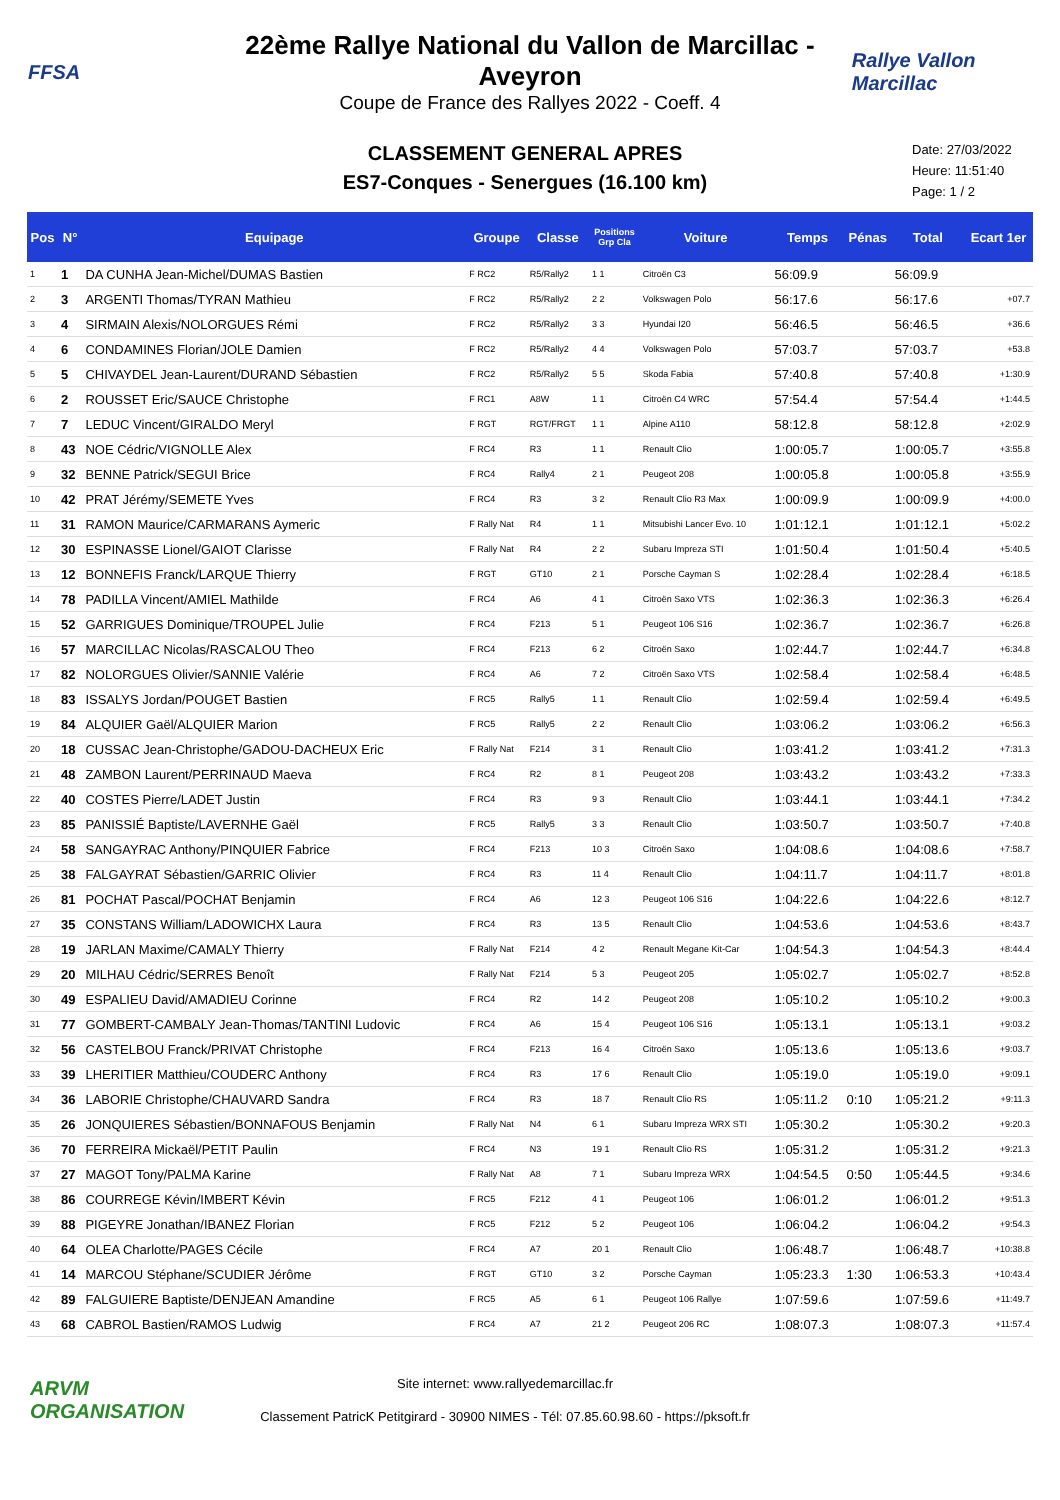FFSA
22ème Rallye National du Vallon de Marcillac - Aveyron
Coupe de France des Rallyes 2022 - Coeff. 4
Rallye Vallon Marcillac
CLASSEMENT GENERAL APRES
ES7-Conques - Senergues (16.100 km)
Date: 27/03/2022
Heure: 11:51:40
Page: 1 / 2
| Pos | N° | Equipage | Groupe | Classe | Positions Grp Cla | Voiture | Temps | Pénas | Total | Ecart 1er |
| --- | --- | --- | --- | --- | --- | --- | --- | --- | --- | --- |
| 1 | 1 | DA CUNHA Jean-Michel/DUMAS Bastien | F RC2 | R5/Rally2 | 1 1 | Citroën C3 | 56:09.9 | | 56:09.9 | |
| 2 | 3 | ARGENTI Thomas/TYRAN Mathieu | F RC2 | R5/Rally2 | 2 2 | Volkswagen Polo | 56:17.6 | | 56:17.6 | +07.7 |
| 3 | 4 | SIRMAIN Alexis/NOLORGUES Rémi | F RC2 | R5/Rally2 | 3 3 | Hyundai I20 | 56:46.5 | | 56:46.5 | +36.6 |
| 4 | 6 | CONDAMINES Florian/JOLE Damien | F RC2 | R5/Rally2 | 4 4 | Volkswagen Polo | 57:03.7 | | 57:03.7 | +53.8 |
| 5 | 5 | CHIVAYDEL Jean-Laurent/DURAND Sébastien | F RC2 | R5/Rally2 | 5 5 | Skoda Fabia | 57:40.8 | | 57:40.8 | +1:30.9 |
| 6 | 2 | ROUSSET Eric/SAUCE Christophe | F RC1 | A8W | 1 1 | Citroën C4 WRC | 57:54.4 | | 57:54.4 | +1:44.5 |
| 7 | 7 | LEDUC Vincent/GIRALDO Meryl | F RGT | RGT/FRGT | 1 1 | Alpine A110 | 58:12.8 | | 58:12.8 | +2:02.9 |
| 8 | 43 | NOE Cédric/VIGNOLLE Alex | F RC4 | R3 | 1 1 | Renault Clio | 1:00:05.7 | | 1:00:05.7 | +3:55.8 |
| 9 | 32 | BENNE Patrick/SEGUI Brice | F RC4 | Rally4 | 2 1 | Peugeot 208 | 1:00:05.8 | | 1:00:05.8 | +3:55.9 |
| 10 | 42 | PRAT Jérémy/SEMETE Yves | F RC4 | R3 | 3 2 | Renault Clio R3 Max | 1:00:09.9 | | 1:00:09.9 | +4:00.0 |
| 11 | 31 | RAMON Maurice/CARMARANS Aymeric | F Rally Nat | R4 | 1 1 | Mitsubishi Lancer Evo. 10 | 1:01:12.1 | | 1:01:12.1 | +5:02.2 |
| 12 | 30 | ESPINASSE Lionel/GAIOT Clarisse | F Rally Nat | R4 | 2 2 | Subaru Impreza STI | 1:01:50.4 | | 1:01:50.4 | +5:40.5 |
| 13 | 12 | BONNEFIS Franck/LARQUE Thierry | F RGT | GT10 | 2 1 | Porsche Cayman S | 1:02:28.4 | | 1:02:28.4 | +6:18.5 |
| 14 | 78 | PADILLA Vincent/AMIEL Mathilde | F RC4 | A6 | 4 1 | Citroën Saxo VTS | 1:02:36.3 | | 1:02:36.3 | +6:26.4 |
| 15 | 52 | GARRIGUES Dominique/TROUPEL Julie | F RC4 | F213 | 5 1 | Peugeot 106 S16 | 1:02:36.7 | | 1:02:36.7 | +6:26.8 |
| 16 | 57 | MARCILLAC Nicolas/RASCALOU Theo | F RC4 | F213 | 6 2 | Citroën Saxo | 1:02:44.7 | | 1:02:44.7 | +6:34.8 |
| 17 | 82 | NOLORGUES Olivier/SANNIE Valérie | F RC4 | A6 | 7 2 | Citroën Saxo VTS | 1:02:58.4 | | 1:02:58.4 | +6:48.5 |
| 18 | 83 | ISSALYS Jordan/POUGET Bastien | F RC5 | Rally5 | 1 1 | Renault Clio | 1:02:59.4 | | 1:02:59.4 | +6:49.5 |
| 19 | 84 | ALQUIER Gaël/ALQUIER Marion | F RC5 | Rally5 | 2 2 | Renault Clio | 1:03:06.2 | | 1:03:06.2 | +6:56.3 |
| 20 | 18 | CUSSAC Jean-Christophe/GADOU-DACHEUX Eric | F Rally Nat | F214 | 3 1 | Renault Clio | 1:03:41.2 | | 1:03:41.2 | +7:31.3 |
| 21 | 48 | ZAMBON Laurent/PERRINAUD Maeva | F RC4 | R2 | 8 1 | Peugeot 208 | 1:03:43.2 | | 1:03:43.2 | +7:33.3 |
| 22 | 40 | COSTES Pierre/LADET Justin | F RC4 | R3 | 9 3 | Renault Clio | 1:03:44.1 | | 1:03:44.1 | +7:34.2 |
| 23 | 85 | PANISSIÉ Baptiste/LAVERNHE Gaël | F RC5 | Rally5 | 3 3 | Renault Clio | 1:03:50.7 | | 1:03:50.7 | +7:40.8 |
| 24 | 58 | SANGAYRAC Anthony/PINQUIER Fabrice | F RC4 | F213 | 10 3 | Citroën Saxo | 1:04:08.6 | | 1:04:08.6 | +7:58.7 |
| 25 | 38 | FALGAYRAT Sébastien/GARRIC Olivier | F RC4 | R3 | 11 4 | Renault Clio | 1:04:11.7 | | 1:04:11.7 | +8:01.8 |
| 26 | 81 | POCHAT Pascal/POCHAT Benjamin | F RC4 | A6 | 12 3 | Peugeot 106 S16 | 1:04:22.6 | | 1:04:22.6 | +8:12.7 |
| 27 | 35 | CONSTANS William/LADOWICHX Laura | F RC4 | R3 | 13 5 | Renault Clio | 1:04:53.6 | | 1:04:53.6 | +8:43.7 |
| 28 | 19 | JARLAN Maxime/CAMALY Thierry | F Rally Nat | F214 | 4 2 | Renault Megane Kit-Car | 1:04:54.3 | | 1:04:54.3 | +8:44.4 |
| 29 | 20 | MILHAU Cédric/SERRES Benoît | F Rally Nat | F214 | 5 3 | Peugeot 205 | 1:05:02.7 | | 1:05:02.7 | +8:52.8 |
| 30 | 49 | ESPALIEU David/AMADIEU Corinne | F RC4 | R2 | 14 2 | Peugeot 208 | 1:05:10.2 | | 1:05:10.2 | +9:00.3 |
| 31 | 77 | GOMBERT-CAMBALY Jean-Thomas/TANTINI Ludovic | F RC4 | A6 | 15 4 | Peugeot 106 S16 | 1:05:13.1 | | 1:05:13.1 | +9:03.2 |
| 32 | 56 | CASTELBOU Franck/PRIVAT Christophe | F RC4 | F213 | 16 4 | Citroën Saxo | 1:05:13.6 | | 1:05:13.6 | +9:03.7 |
| 33 | 39 | LHERITIER Matthieu/COUDERC Anthony | F RC4 | R3 | 17 6 | Renault Clio | 1:05:19.0 | | 1:05:19.0 | +9:09.1 |
| 34 | 36 | LABORIE Christophe/CHAUVARD Sandra | F RC4 | R3 | 18 7 | Renault Clio RS | 1:05:11.2 | 0:10 | 1:05:21.2 | +9:11.3 |
| 35 | 26 | JONQUIERES Sébastien/BONNAFOUS Benjamin | F Rally Nat | N4 | 6 1 | Subaru Impreza WRX STI | 1:05:30.2 | | 1:05:30.2 | +9:20.3 |
| 36 | 70 | FERREIRA Mickaël/PETIT Paulin | F RC4 | N3 | 19 1 | Renault Clio RS | 1:05:31.2 | | 1:05:31.2 | +9:21.3 |
| 37 | 27 | MAGOT Tony/PALMA Karine | F Rally Nat | A8 | 7 1 | Subaru Impreza WRX | 1:04:54.5 | 0:50 | 1:05:44.5 | +9:34.6 |
| 38 | 86 | COURREGE Kévin/IMBERT Kévin | F RC5 | F212 | 4 1 | Peugeot 106 | 1:06:01.2 | | 1:06:01.2 | +9:51.3 |
| 39 | 88 | PIGEYRE Jonathan/IBANEZ Florian | F RC5 | F212 | 5 2 | Peugeot 106 | 1:06:04.2 | | 1:06:04.2 | +9:54.3 |
| 40 | 64 | OLEA Charlotte/PAGES Cécile | F RC4 | A7 | 20 1 | Renault Clio | 1:06:48.7 | | 1:06:48.7 | +10:38.8 |
| 41 | 14 | MARCOU Stéphane/SCUDIER Jérôme | F RGT | GT10 | 3 2 | Porsche Cayman | 1:05:23.3 | 1:30 | 1:06:53.3 | +10:43.4 |
| 42 | 89 | FALGUIERE Baptiste/DENJEAN Amandine | F RC5 | A5 | 6 1 | Peugeot 106 Rallye | 1:07:59.6 | | 1:07:59.6 | +11:49.7 |
| 43 | 68 | CABROL Bastien/RAMOS Ludwig | F RC4 | A7 | 21 2 | Peugeot 206 RC | 1:08:07.3 | | 1:08:07.3 | +11:57.4 |
ARVM ORGANISATION
Site internet: www.rallyedemarcillac.fr
Classement PatricK Petitgirard - 30900 NIMES - Tél: 07.85.60.98.60 - https://pksoft.fr